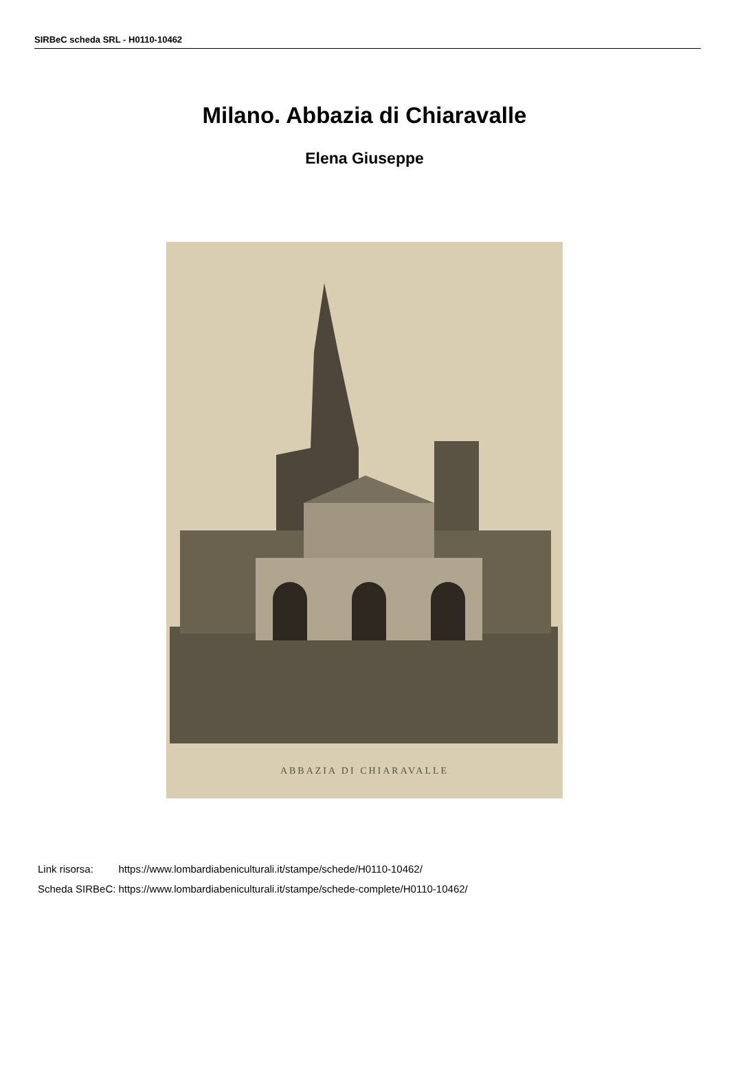SIRBeC scheda SRL - H0110-10462
Milano. Abbazia di Chiaravalle
Elena Giuseppe
ABBAZIA DI CHIARAVALLE
| Link risorsa: | https://www.lombardiabeniculturali.it/stampe/schede/H0110-10462/ |
| Scheda SIRBeC: | https://www.lombardiabeniculturali.it/stampe/schede-complete/H0110-10462/ |